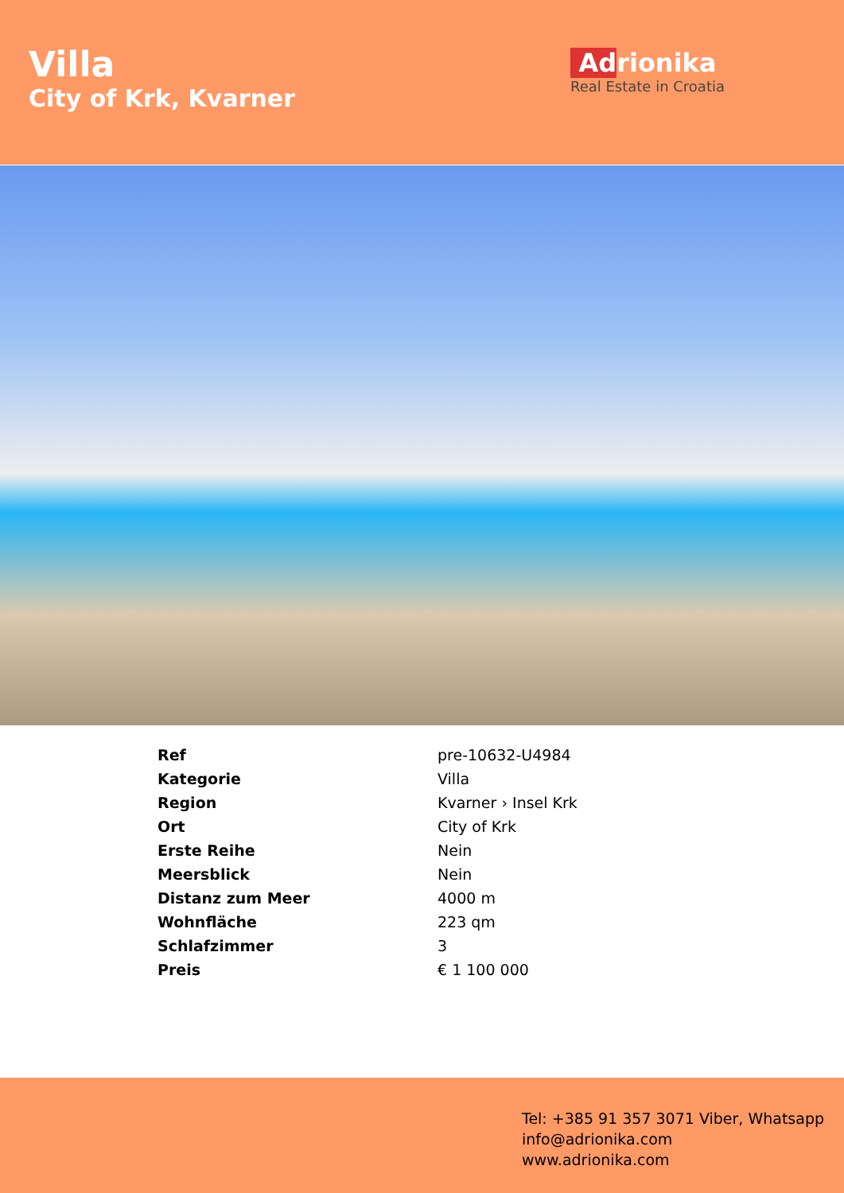Villa
City of Krk, Kvarner
Adrionika
Real Estate in Croatia
| Ref | pre-10632-U4984 |
| Kategorie | Villa |
| Region | Kvarner › Insel Krk |
| Ort | City of Krk |
| Erste Reihe | Nein |
| Meersblick | Nein |
| Distanz zum Meer | 4000 m |
| Wohnfläche | 223 qm |
| Schlafzimmer | 3 |
| Preis | € 1 100 000 |
Tel: +385 91 357 3071 Viber, Whatsapp
info@adrionika.com
www.adrionika.com